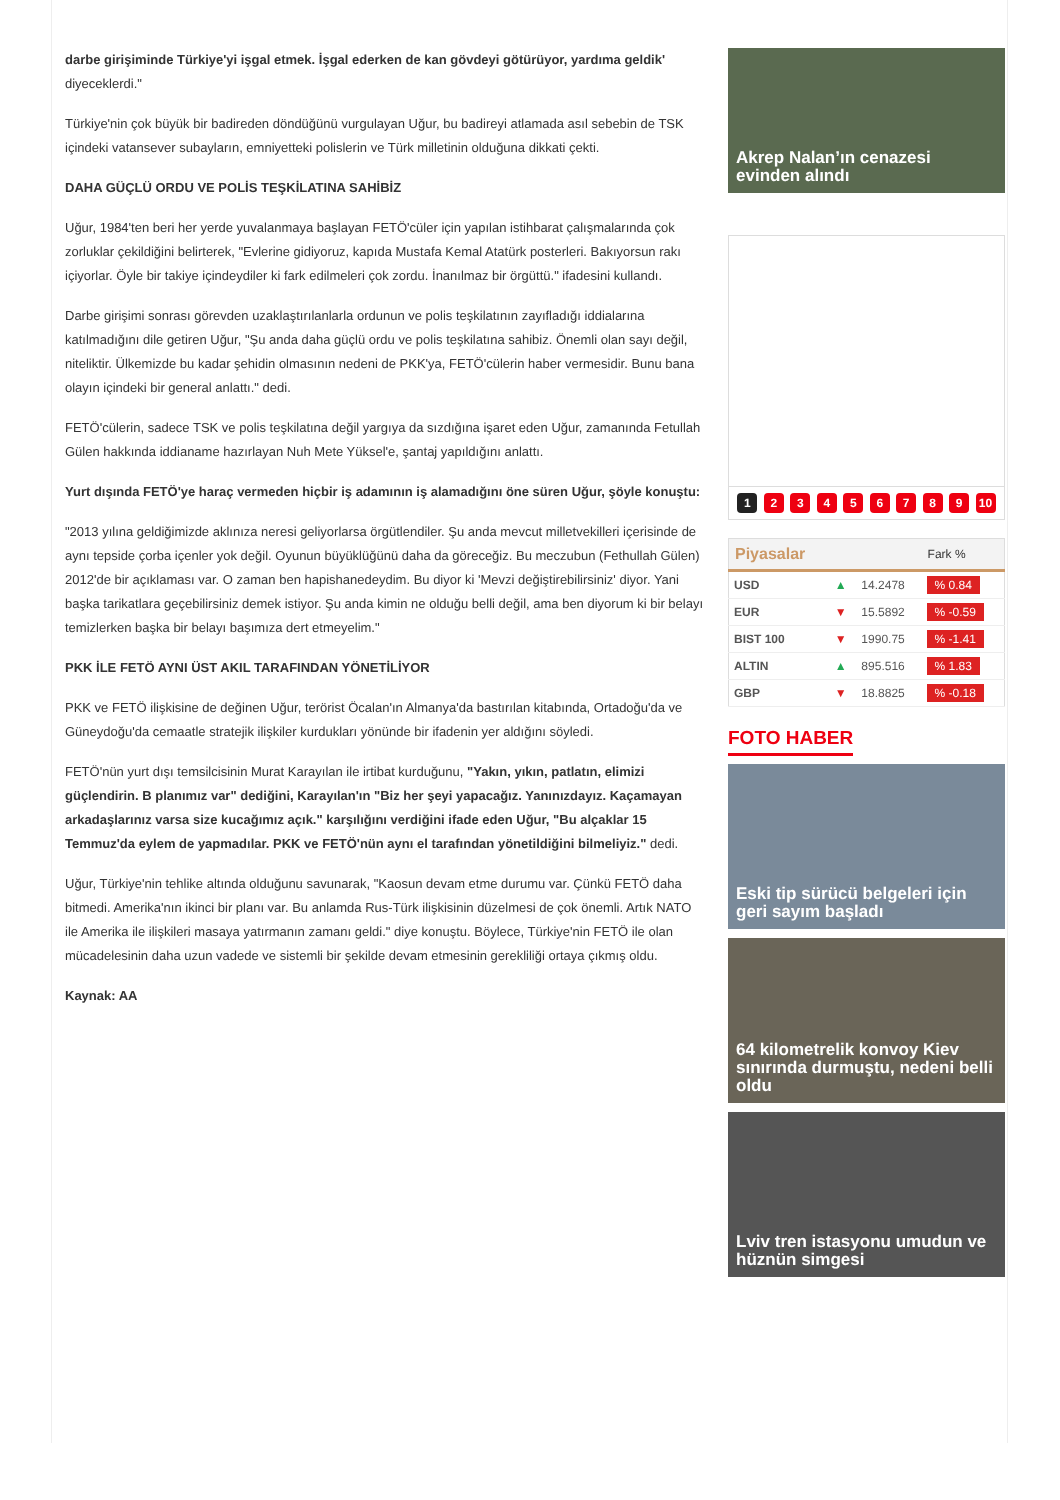darbe girişiminde Türkiye'yi işgal etmek. İşgal ederken de kan gövdeyi götürüyor, yardıma geldik' diyeceklerdi."
Türkiye'nin çok büyük bir badireden döndüğünü vurgulayan Uğur, bu badireyi atlamada asıl sebebin de TSK içindeki vatansever subayların, emniyetteki polislerin ve Türk milletinin olduğuna dikkati çekti.
DAHA GÜÇLÜ ORDU VE POLİS TEŞKİLATINA SAHİBİZ
Uğur, 1984'ten beri her yerde yuvalanmaya başlayan FETÖ'cüler için yapılan istihbarat çalışmalarında çok zorluklar çekildiğini belirterek, "Evlerine gidiyoruz, kapıda Mustafa Kemal Atatürk posterleri. Bakıyorsun rakı içiyorlar. Öyle bir takiye içindeydiler ki fark edilmeleri çok zordu. İnanılmaz bir örgüttü." ifadesini kullandı.
Darbe girişimi sonrası görevden uzaklaştırılanlarla ordunun ve polis teşkilatının zayıfladığı iddialarına katılmadığını dile getiren Uğur, "Şu anda daha güçlü ordu ve polis teşkilatına sahibiz. Önemli olan sayı değil, niteliktir. Ülkemizde bu kadar şehidin olmasının nedeni de PKK'ya, FETÖ'cülerin haber vermesidir. Bunu bana olayın içindeki bir general anlattı." dedi.
FETÖ'cülerin, sadece TSK ve polis teşkilatına değil yargıya da sızdığına işaret eden Uğur, zamanında Fetullah Gülen hakkında iddianame hazırlayan Nuh Mete Yüksel'e, şantaj yapıldığını anlattı.
Yurt dışında FETÖ'ye haraç vermeden hiçbir iş adamının iş alamadığını öne süren Uğur, şöyle konuştu:
"2013 yılına geldiğimizde aklınıza neresi geliyorlarsa örgütlendiler. Şu anda mevcut milletvekilleri içerisinde de aynı tepside çorba içenler yok değil. Oyunun büyüklüğünü daha da göreceğiz. Bu meczubun (Fethullah Gülen) 2012'de bir açıklaması var. O zaman ben hapishanedeydim. Bu diyor ki 'Mevzi değiştirebilirsiniz' diyor. Yani başka tarikatlara geçebilirsiniz demek istiyor. Şu anda kimin ne olduğu belli değil, ama ben diyorum ki bir belayı temizlerken başka bir belayı başımıza dert etmeyelim."
PKK İLE FETÖ AYNI ÜST AKIL TARAFINDAN YÖNETİLİYOR
PKK ve FETÖ ilişkisine de değinen Uğur, terörist Öcalan'ın Almanya'da bastırılan kitabında, Ortadoğu'da ve Güneydoğu'da cemaatle stratejik ilişkiler kurdukları yönünde bir ifadenin yer aldığını söyledi.
FETÖ'nün yurt dışı temsilcisinin Murat Karayılan ile irtibat kurduğunu, "Yakın, yıkın, patlatın, elimizi güçlendirin. B planımız var" dediğini, Karayılan'ın "Biz her şeyi yapacağız. Yanınızdayız. Kaçamayan arkadaşlarınız varsa size kucağımız açık." karşılığını verdiğini ifade eden Uğur, "Bu alçaklar 15 Temmuz'da eylem de yapmadılar. PKK ve FETÖ'nün aynı el tarafından yönetildiğini bilmeliyiz." dedi.
Uğur, Türkiye'nin tehlike altında olduğunu savunarak, "Kaosun devam etme durumu var. Çünkü FETÖ daha bitmedi. Amerika'nın ikinci bir planı var. Bu anlamda Rus-Türk ilişkisinin düzelmesi de çok önemli. Artık NATO ile Amerika ile ilişkileri masaya yatırmanın zamanı geldi." diye konuştu. Böylece, Türkiye'nin FETÖ ile olan mücadelesinin daha uzun vadede ve sistemli bir şekilde devam etmesinin gerekliliği ortaya çıkmış oldu.
Kaynak: AA
Akrep Nalan’ın cenazesi evinden alındı
1 2 3 4 5 6 7 8 9 10
| Piyasalar | | | Fark % |
| --- | --- | --- | --- |
| USD | ▲ | 14.2478 | % 0.84 |
| EUR | ▼ | 15.5892 | % -0.59 |
| BIST 100 | ▼ | 1990.75 | % -1.41 |
| ALTIN | ▲ | 895.516 | % 1.83 |
| GBP | ▼ | 18.8825 | % -0.18 |
FOTO HABER
Eski tip sürücü belgeleri için geri sayım başladı
64 kilometrelik konvoy Kiev sınırında durmuştu, nedeni belli oldu
Lviv tren istasyonu umudun ve hüznün simgesi